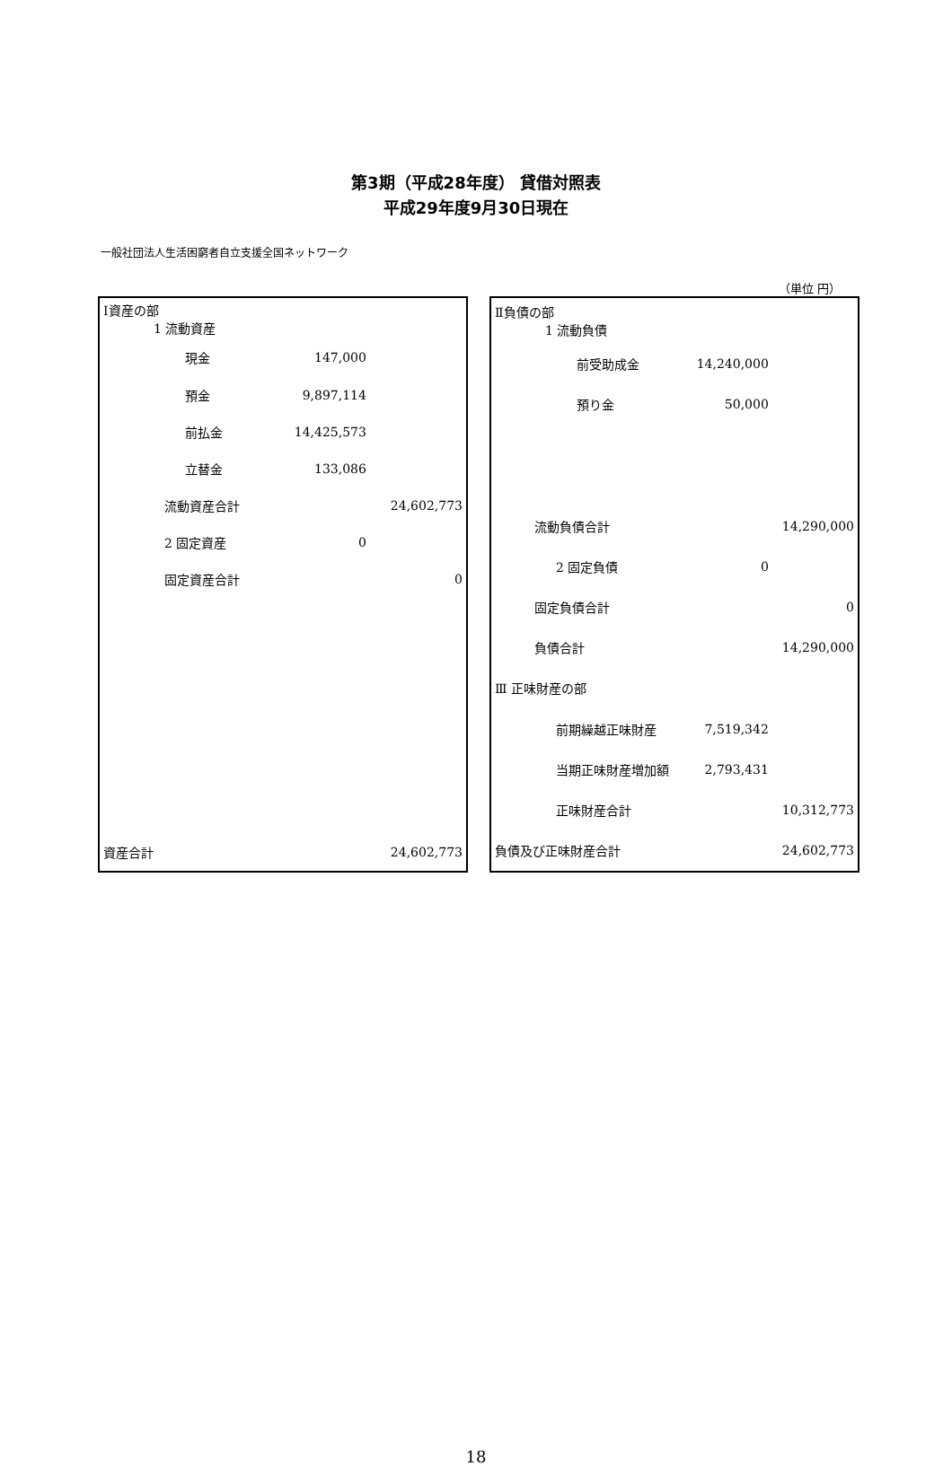第3期（平成28年度） 貸借対照表
平成29年度9月30日現在
一般社団法人生活困窮者自立支援全国ネットワーク
（単位 円）
| Ⅰ資産の部 1 流動資産 | | |
| 現金 | 147,000 | |
| 預金 | 9,897,114 | |
| 前払金 | 14,425,573 | |
| 立替金 | 133,086 | |
| 流動資産合計 | | 24,602,773 |
| 2 固定資産 | 0 | |
| 固定資産合計 | | 0 |
| 資産合計 | | 24,602,773 |
| Ⅱ負債の部 1 流動負債 | | |
| 前受助成金 | 14,240,000 | |
| 預り金 | 50,000 | |
| 流動負債合計 | | 14,290,000 |
| 2 固定負債 | 0 | |
| 固定負債合計 | | 0 |
| 負債合計 | | 14,290,000 |
| Ⅲ 正味財産の部 | | |
| 前期繰越正味財産 | 7,519,342 | |
| 当期正味財産増加額 | 2,793,431 | |
| 正味財産合計 | | 10,312,773 |
| 負債及び正味財産合計 | | 24,602,773 |
18